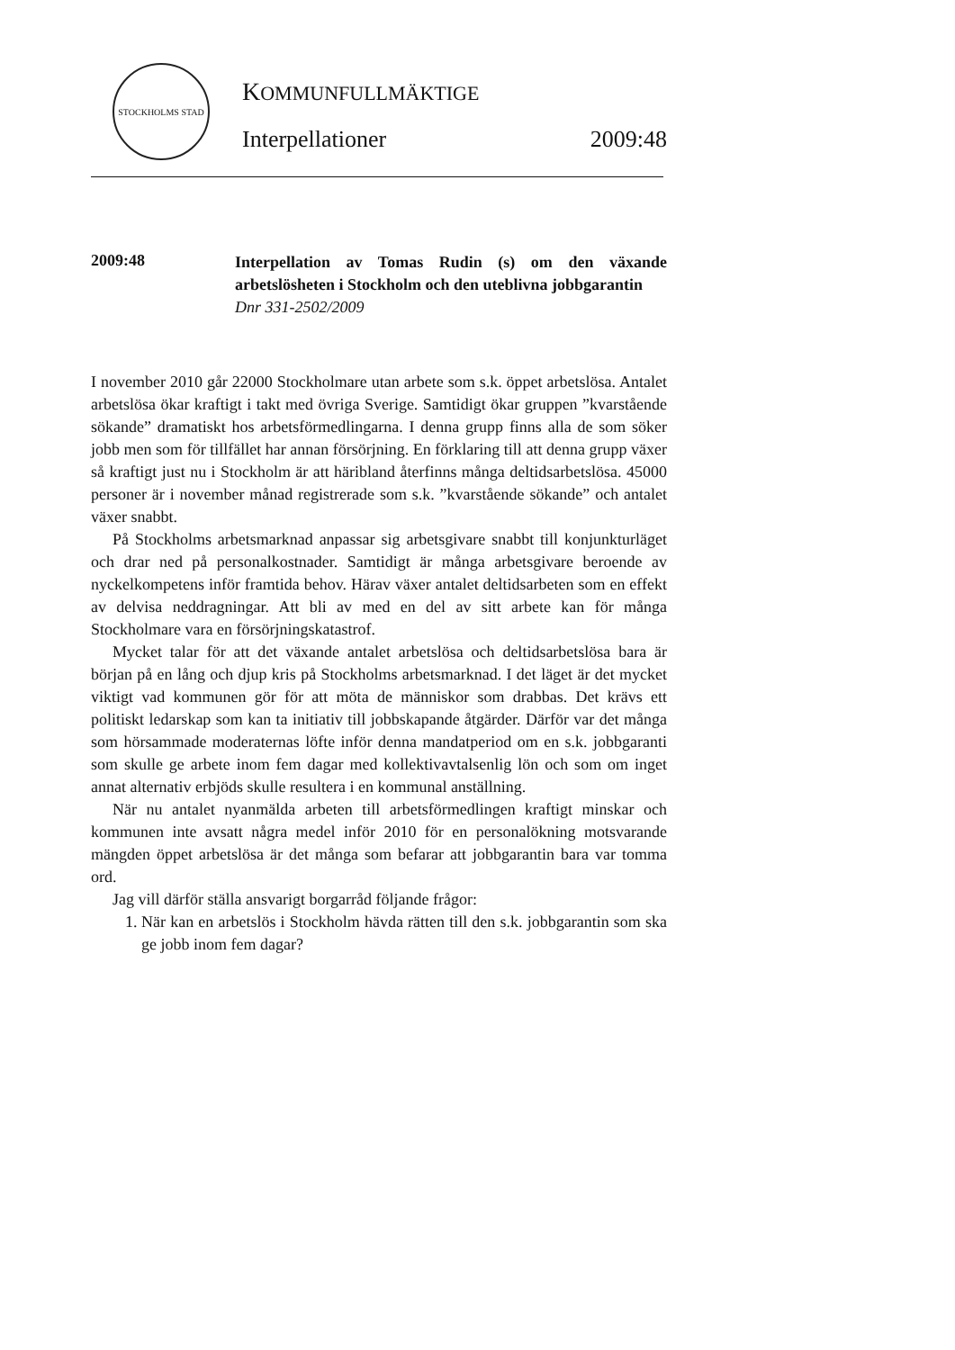STOCKHOLMS STAD
KOMMUNFULLMÄKTIGE
Interpellationer 2009:48
2009:48
Interpellation av Tomas Rudin (s) om den växande arbetslösheten i Stockholm och den uteblivna jobbgarantin
Dnr 331-2502/2009
I november 2010 går 22000 Stockholmare utan arbete som s.k. öppet arbetslösa. Antalet arbetslösa ökar kraftigt i takt med övriga Sverige. Samtidigt ökar gruppen ”kvarstående sökande” dramatiskt hos arbetsförmedlingarna. I denna grupp finns alla de som söker jobb men som för tillfället har annan försörjning. En förklaring till att denna grupp växer så kraftigt just nu i Stockholm är att häribland återfinns många deltidsarbetslösa. 45000 personer är i november månad registrerade som s.k. ”kvarstående sökande” och antalet växer snabbt.
På Stockholms arbetsmarknad anpassar sig arbetsgivare snabbt till konjunkturläget och drar ned på personalkostnader. Samtidigt är många arbetsgivare beroende av nyckelkompetens inför framtida behov. Härav växer antalet deltidsarbeten som en effekt av delvisa neddragningar. Att bli av med en del av sitt arbete kan för många Stockholmare vara en försörjningskatastrof.
Mycket talar för att det växande antalet arbetslösa och deltidsarbetslösa bara är början på en lång och djup kris på Stockholms arbetsmarknad. I det läget är det mycket viktigt vad kommunen gör för att möta de människor som drabbas. Det krävs ett politiskt ledarskap som kan ta initiativ till jobbskapande åtgärder. Därför var det många som hörsammade moderaternas löfte inför denna mandatperiod om en s.k. jobbgaranti som skulle ge arbete inom fem dagar med kollektivavtalsenlig lön och som om inget annat alternativ erbjöds skulle resultera i en kommunal anställning.
När nu antalet nyanmälda arbeten till arbetsförmedlingen kraftigt minskar och kommunen inte avsatt några medel inför 2010 för en personalökning motsvarande mängden öppet arbetslösa är det många som befarar att jobbgarantin bara var tomma ord.
Jag vill därför ställa ansvarigt borgarråd följande frågor:
1. När kan en arbetslös i Stockholm hävda rätten till den s.k. jobbgarantin som ska ge jobb inom fem dagar?